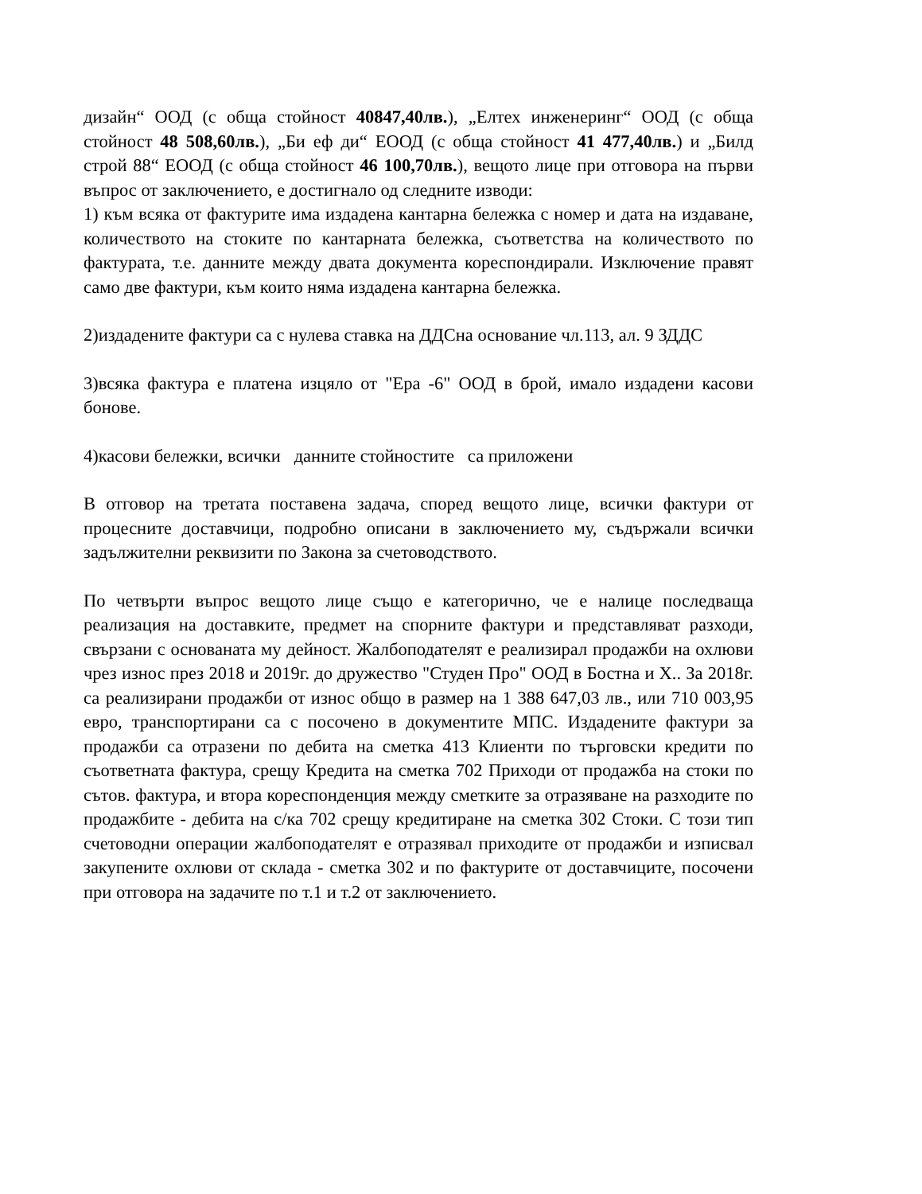дизайн“ ООД (с обща стойност 40847,40лв.), „Елтех инженеринг“ ООД (с обща стойност 48 508,60лв.), „Би еф ди“ ЕООД (с обща стойност 41 477,40лв.) и „Билд строй 88“ ЕООД (с обща стойност 46 100,70лв.), вещото лице при отговора на първи въпрос от заключението, е достигнало од следните изводи:
1) към всяка от фактурите има издадена кантарна бележка с номер и дата на издаване, количеството на стоките по кантарната бележка, съответства на количеството по фактурата, т.е. данните между двата документа кореспондирали. Изключение правят само две фактури, към които няма издадена кантарна бележка.
2)издадените фактури са с нулева ставка на ДДСна основание чл.113, ал. 9 ЗДДС
3)всяка фактура е платена изцяло от "Ера -6" ООД в брой, имало издадени касови бонове.
4)касови бележки, всички данните стойностите са приложени
В отговор на третата поставена задача, според вещото лице, всички фактури от процесните доставчици, подробно описани в заключението му, съдържали всички задължителни реквизити по Закона за счетоводството.
По четвърти въпрос вещото лице също е категорично, че е налице последваща реализация на доставките, предмет на спорните фактури и представляват разходи, свързани с основаната му дейност. Жалбоподателят е реализирал продажби на охлюви чрез износ през 2018 и 2019г. до дружество "Студен Про" ООД в Бостна и Х.. За 2018г. са реализирани продажби от износ общо в размер на 1 388 647,03 лв., или 710 003,95 евро, транспортирани са с посочено в документите МПС. Издадените фактури за продажби са отразени по дебита на сметка 413 Клиенти по търговски кредити по съответната фактура, срещу Кредита на сметка 702 Приходи от продажба на стоки по сътов. фактура, и втора кореспонденция между сметките за отразяване на разходите по продажбите - дебита на с/ка 702 срещу кредитиране на сметка 302 Стоки. С този тип счетоводни операции жалбоподателят е отразявал приходите от продажби и изписвал закупените охлюви от склада - сметка 302 и по фактурите от доставчиците, посочени при отговора на задачите по т.1 и т.2 от заключението.